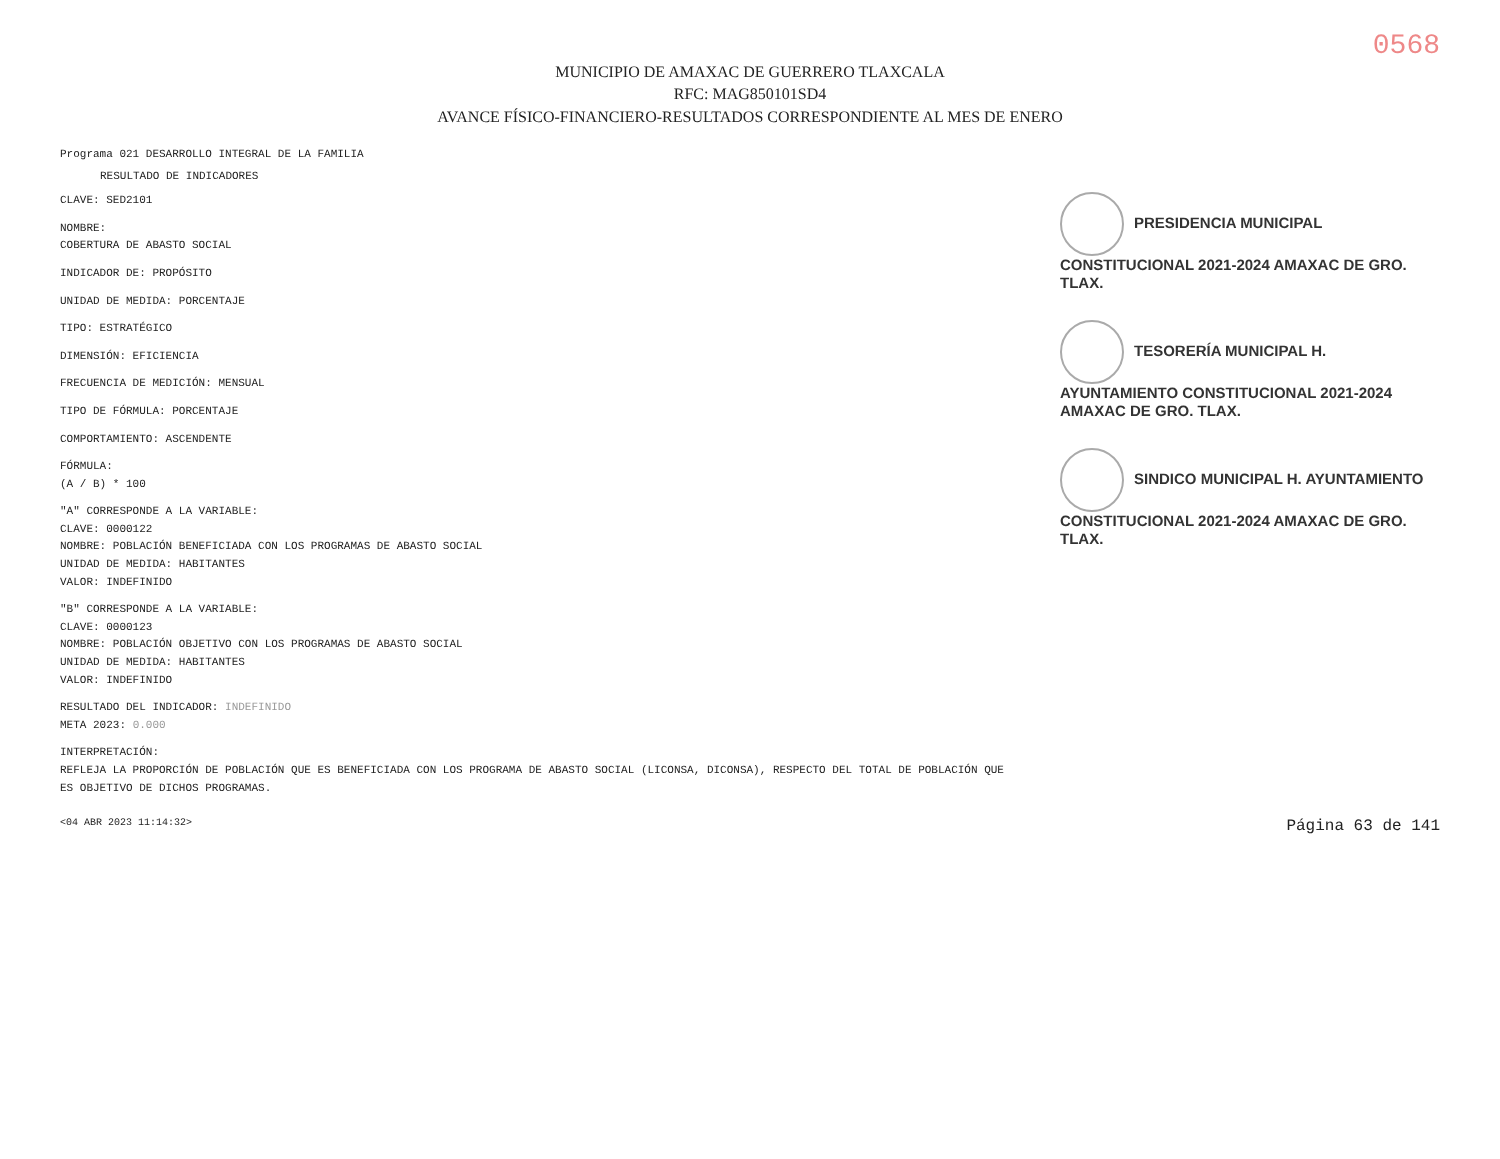0568
MUNICIPIO DE AMAXAC DE GUERRERO TLAXCALA
RFC: MAG850101SD4
AVANCE FÍSICO-FINANCIERO-RESULTADOS CORRESPONDIENTE AL MES DE ENERO
Programa 021 DESARROLLO INTEGRAL DE LA FAMILIA
RESULTADO DE INDICADORES
CLAVE: SED2101
NOMBRE:
COBERTURA DE ABASTO SOCIAL
INDICADOR DE: PROPÓSITO
UNIDAD DE MEDIDA: PORCENTAJE
TIPO: ESTRATÉGICO
DIMENSIÓN: EFICIENCIA
FRECUENCIA DE MEDICIÓN: MENSUAL
TIPO DE FÓRMULA: PORCENTAJE
COMPORTAMIENTO: ASCENDENTE
FÓRMULA:
(A / B) * 100
"A" CORRESPONDE A LA VARIABLE:
CLAVE: 0000122
NOMBRE: POBLACIÓN BENEFICIADA CON LOS PROGRAMAS DE ABASTO SOCIAL
UNIDAD DE MEDIDA: HABITANTES
VALOR: INDEFINIDO
"B" CORRESPONDE A LA VARIABLE:
CLAVE: 0000123
NOMBRE: POBLACIÓN OBJETIVO CON LOS PROGRAMAS DE ABASTO SOCIAL
UNIDAD DE MEDIDA: HABITANTES
VALOR: INDEFINIDO
RESULTADO DEL INDICADOR: INDEFINIDO
META 2023: 0.000
INTERPRETACIÓN:
REFLEJA LA PROPORCIÓN DE POBLACIÓN QUE ES BENEFICIADA CON LOS PROGRAMA DE ABASTO SOCIAL (LICONSA, DICONSA), RESPECTO DEL TOTAL DE POBLACIÓN QUE ES OBJETIVO DE DICHOS PROGRAMAS.
PRESIDENCIA MUNICIPAL CONSTITUCIONAL 2021-2024 AMAXAC DE GRO. TLAX.
TESORERÍA MUNICIPAL H. AYUNTAMIENTO CONSTITUCIONAL 2021-2024 AMAXAC DE GRO. TLAX.
SINDICO MUNICIPAL H. AYUNTAMIENTO CONSTITUCIONAL 2021-2024 AMAXAC DE GRO. TLAX.
<04 ABR 2023 11:14:32> Página 63 de 141